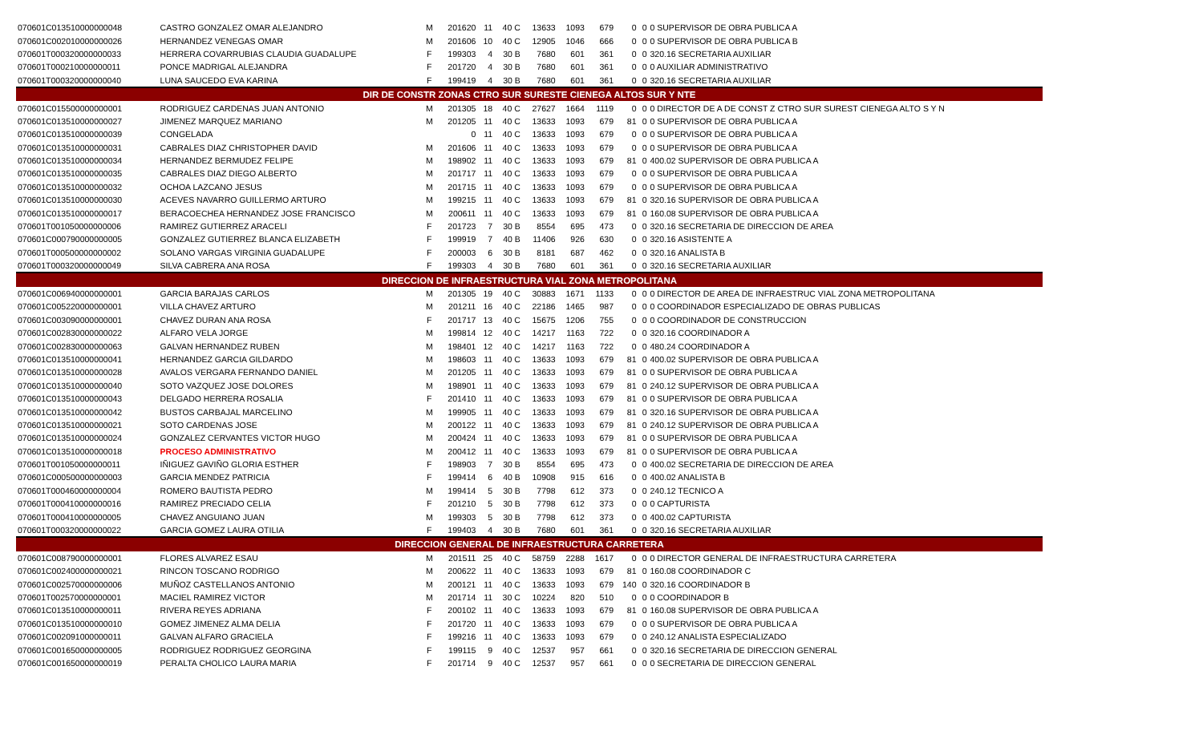| 070601C013510000000048 | CASTRO GONZALEZ OMAR ALEJANDRO | M | 201620 | 11 | 40 C | 13633 | 1093 | 679 | 0 | 0 | 0 SUPERVISOR DE OBRA PUBLICA A |
| 070601C002010000000026 | HERNANDEZ VENEGAS OMAR | M | 201606 | 10 | 40 C | 12905 | 1046 | 666 | 0 | 0 | 0 SUPERVISOR DE OBRA PUBLICA B |
| 070601T000320000000033 | HERRERA COVARRUBIAS CLAUDIA GUADALUPE | F | 199303 | 4 | 30 B | 7680 | 601 | 361 | 0 | 0 | 320.16 SECRETARIA AUXILIAR |
| 070601T000210000000011 | PONCE MADRIGAL ALEJANDRA | F | 201720 | 4 | 30 B | 7680 | 601 | 361 | 0 | 0 | 0 AUXILIAR ADMINISTRATIVO |
| 070601T000320000000040 | LUNA SAUCEDO EVA KARINA | F | 199419 | 4 | 30 B | 7680 | 601 | 361 | 0 | 0 | 320.16 SECRETARIA AUXILIAR |
| DIR DE CONSTR ZONAS CTRO SUR SURESTE CIENEGA ALTOS SUR Y NTE | | | | | | | | | | | |
| 070601C015500000000001 | RODRIGUEZ CARDENAS JUAN ANTONIO | M | 201305 | 18 | 40 C | 27627 | 1664 | 1119 | 0 | 0 | 0 DIRECTOR DE A DE CONST Z CTRO SUR SUREST CIENEGA ALTO S Y N |
| 070601C013510000000027 | JIMENEZ MARQUEZ MARIANO | M | 201205 | 11 | 40 C | 13633 | 1093 | 679 | 81 | 0 | 0 SUPERVISOR DE OBRA PUBLICA A |
| 070601C013510000000039 | CONGELADA | | 0 | 11 | 40 C | 13633 | 1093 | 679 | 0 | 0 | 0 SUPERVISOR DE OBRA PUBLICA A |
| 070601C013510000000031 | CABRALES DIAZ CHRISTOPHER DAVID | M | 201606 | 11 | 40 C | 13633 | 1093 | 679 | 0 | 0 | 0 SUPERVISOR DE OBRA PUBLICA A |
| 070601C013510000000034 | HERNANDEZ BERMUDEZ FELIPE | M | 198902 | 11 | 40 C | 13633 | 1093 | 679 | 81 | 0 | 400.02 SUPERVISOR DE OBRA PUBLICA A |
| 070601C013510000000035 | CABRALES DIAZ DIEGO ALBERTO | M | 201717 | 11 | 40 C | 13633 | 1093 | 679 | 0 | 0 | 0 SUPERVISOR DE OBRA PUBLICA A |
| 070601C013510000000032 | OCHOA LAZCANO JESUS | M | 201715 | 11 | 40 C | 13633 | 1093 | 679 | 0 | 0 | 0 SUPERVISOR DE OBRA PUBLICA A |
| 070601C013510000000030 | ACEVES NAVARRO GUILLERMO ARTURO | M | 199215 | 11 | 40 C | 13633 | 1093 | 679 | 81 | 0 | 320.16 SUPERVISOR DE OBRA PUBLICA A |
| 070601C013510000000017 | BERACOECHEA HERNANDEZ JOSE FRANCISCO | M | 200611 | 11 | 40 C | 13633 | 1093 | 679 | 81 | 0 | 160.08 SUPERVISOR DE OBRA PUBLICA A |
| 070601T001050000000006 | RAMIREZ GUTIERREZ ARACELI | F | 201723 | 7 | 30 B | 8554 | 695 | 473 | 0 | 0 | 320.16 SECRETARIA DE DIRECCION DE AREA |
| 070601C000790000000005 | GONZALEZ GUTIERREZ BLANCA ELIZABETH | F | 199919 | 7 | 40 B | 11406 | 926 | 630 | 0 | 0 | 320.16 ASISTENTE A |
| 070601T000500000000002 | SOLANO VARGAS VIRGINIA GUADALUPE | F | 200003 | 6 | 30 B | 8181 | 687 | 462 | 0 | 0 | 320.16 ANALISTA B |
| 070601T000320000000049 | SILVA CABRERA ANA ROSA | F | 199303 | 4 | 30 B | 7680 | 601 | 361 | 0 | 0 | 320.16 SECRETARIA AUXILIAR |
| DIRECCION DE INFRAESTRUCTURA VIAL ZONA METROPOLITANA | | | | | | | | | | | |
| 070601C006940000000001 | GARCIA BARAJAS CARLOS | M | 201305 | 19 | 40 C | 30883 | 1671 | 1133 | 0 | 0 | 0 DIRECTOR DE AREA DE INFRAESTRUC VIAL ZONA METROPOLITANA |
| 070601C005220000000001 | VILLA CHAVEZ ARTURO | M | 201211 | 16 | 40 C | 22186 | 1465 | 987 | 0 | 0 | 0 COORDINADOR ESPECIALIZADO DE OBRAS PUBLICAS |
| 070601C003090000000001 | CHAVEZ DURAN ANA ROSA | F | 201717 | 13 | 40 C | 15675 | 1206 | 755 | 0 | 0 | 0 COORDINADOR DE CONSTRUCCION |
| 070601C002830000000022 | ALFARO VELA JORGE | M | 199814 | 12 | 40 C | 14217 | 1163 | 722 | 0 | 0 | 320.16 COORDINADOR A |
| 070601C002830000000063 | GALVAN HERNANDEZ RUBEN | M | 198401 | 12 | 40 C | 14217 | 1163 | 722 | 0 | 0 | 480.24 COORDINADOR A |
| 070601C013510000000041 | HERNANDEZ GARCIA GILDARDO | M | 198603 | 11 | 40 C | 13633 | 1093 | 679 | 81 | 0 | 400.02 SUPERVISOR DE OBRA PUBLICA A |
| 070601C013510000000028 | AVALOS VERGARA FERNANDO DANIEL | M | 201205 | 11 | 40 C | 13633 | 1093 | 679 | 81 | 0 | 0 SUPERVISOR DE OBRA PUBLICA A |
| 070601C013510000000040 | SOTO VAZQUEZ JOSE DOLORES | M | 198901 | 11 | 40 C | 13633 | 1093 | 679 | 81 | 0 | 240.12 SUPERVISOR DE OBRA PUBLICA A |
| 070601C013510000000043 | DELGADO HERRERA ROSALIA | F | 201410 | 11 | 40 C | 13633 | 1093 | 679 | 81 | 0 | 0 SUPERVISOR DE OBRA PUBLICA A |
| 070601C013510000000042 | BUSTOS CARBAJAL MARCELINO | M | 199905 | 11 | 40 C | 13633 | 1093 | 679 | 81 | 0 | 320.16 SUPERVISOR DE OBRA PUBLICA A |
| 070601C013510000000021 | SOTO CARDENAS JOSE | M | 200122 | 11 | 40 C | 13633 | 1093 | 679 | 81 | 0 | 240.12 SUPERVISOR DE OBRA PUBLICA A |
| 070601C013510000000024 | GONZALEZ CERVANTES VICTOR HUGO | M | 200424 | 11 | 40 C | 13633 | 1093 | 679 | 81 | 0 | 0 SUPERVISOR DE OBRA PUBLICA A |
| 070601C013510000000018 | PROCESO ADMINISTRATIVO | M | 200412 | 11 | 40 C | 13633 | 1093 | 679 | 81 | 0 | 0 SUPERVISOR DE OBRA PUBLICA A |
| 070601T001050000000011 | IÑIGUEZ GAVIÑO GLORIA ESTHER | F | 198903 | 7 | 30 B | 8554 | 695 | 473 | 0 | 0 | 400.02 SECRETARIA DE DIRECCION DE AREA |
| 070601C000500000000003 | GARCIA MENDEZ PATRICIA | F | 199414 | 6 | 40 B | 10908 | 915 | 616 | 0 | 0 | 400.02 ANALISTA B |
| 070601T000460000000004 | ROMERO BAUTISTA PEDRO | M | 199414 | 5 | 30 B | 7798 | 612 | 373 | 0 | 0 | 240.12 TECNICO A |
| 070601T000410000000016 | RAMIREZ PRECIADO CELIA | F | 201210 | 5 | 30 B | 7798 | 612 | 373 | 0 | 0 | 0 CAPTURISTA |
| 070601T000410000000005 | CHAVEZ ANGUIANO JUAN | M | 199303 | 5 | 30 B | 7798 | 612 | 373 | 0 | 0 | 400.02 CAPTURISTA |
| 070601T000320000000022 | GARCIA GOMEZ LAURA OTILIA | F | 199403 | 4 | 30 B | 7680 | 601 | 361 | 0 | 0 | 320.16 SECRETARIA AUXILIAR |
| DIRECCION GENERAL DE INFRAESTRUCTURA CARRETERA | | | | | | | | | | | |
| 070601C008790000000001 | FLORES ALVAREZ ESAU | M | 201511 | 25 | 40 C | 58759 | 2288 | 1617 | 0 | 0 | 0 DIRECTOR GENERAL DE INFRAESTRUCTURA CARRETERA |
| 070601C002400000000021 | RINCON TOSCANO RODRIGO | M | 200622 | 11 | 40 C | 13633 | 1093 | 679 | 81 | 0 | 160.08 COORDINADOR C |
| 070601C002570000000006 | MUÑOZ CASTELLANOS ANTONIO | M | 200121 | 11 | 40 C | 13633 | 1093 | 679 | 140 | 0 | 320.16 COORDINADOR B |
| 070601T002570000000001 | MACIEL RAMIREZ VICTOR | M | 201714 | 11 | 30 C | 10224 | 820 | 510 | 0 | 0 | 0 COORDINADOR B |
| 070601C013510000000011 | RIVERA REYES ADRIANA | F | 200102 | 11 | 40 C | 13633 | 1093 | 679 | 81 | 0 | 160.08 SUPERVISOR DE OBRA PUBLICA A |
| 070601C013510000000010 | GOMEZ JIMENEZ ALMA DELIA | F | 201720 | 11 | 40 C | 13633 | 1093 | 679 | 0 | 0 | 0 SUPERVISOR DE OBRA PUBLICA A |
| 070601C002091000000011 | GALVAN ALFARO GRACIELA | F | 199216 | 11 | 40 C | 13633 | 1093 | 679 | 0 | 0 | 240.12 ANALISTA ESPECIALIZADO |
| 070601C001650000000005 | RODRIGUEZ RODRIGUEZ GEORGINA | F | 199115 | 9 | 40 C | 12537 | 957 | 661 | 0 | 0 | 320.16 SECRETARIA DE DIRECCION GENERAL |
| 070601C001650000000019 | PERALTA CHOLICO LAURA MARIA | F | 201714 | 9 | 40 C | 12537 | 957 | 661 | 0 | 0 | 0 SECRETARIA DE DIRECCION GENERAL |